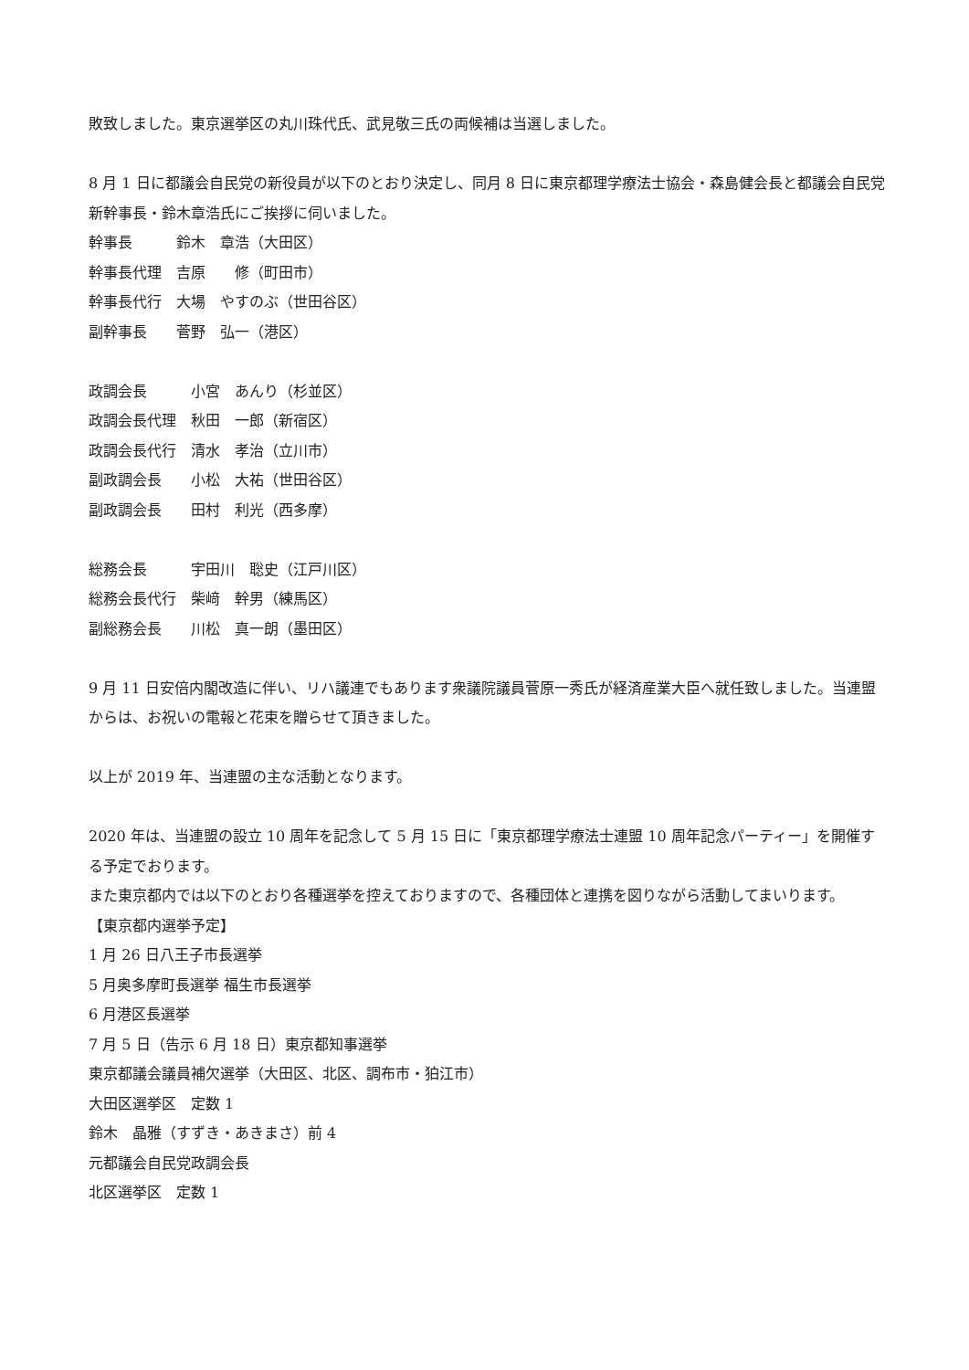敗致しました。東京選挙区の丸川珠代氏、武見敬三氏の両候補は当選しました。
8 月 1 日に都議会自民党の新役員が以下のとおり決定し、同月 8 日に東京都理学療法士協会・森島健会長と都議会自民党新幹事長・鈴木章浩氏にご挨拶に伺いました。
幹事長　　　鈴木　章浩（大田区）
幹事長代理　吉原　　修（町田市）
幹事長代行　大場　やすのぶ（世田谷区）
副幹事長　　菅野　弘一（港区）
政調会長　　　小宮　あんり（杉並区）
政調会長代理　秋田　一郎（新宿区）
政調会長代行　清水　孝治（立川市）
副政調会長　　小松　大祐（世田谷区）
副政調会長　　田村　利光（西多摩）
総務会長　　　宇田川　聡史（江戸川区）
総務会長代行　柴﨑　幹男（練馬区）
副総務会長　　川松　真一朗（墨田区）
9 月 11 日安倍内閣改造に伴い、リハ議連でもあります衆議院議員菅原一秀氏が経済産業大臣へ就任致しました。当連盟からは、お祝いの電報と花束を贈らせて頂きました。
以上が 2019 年、当連盟の主な活動となります。
2020 年は、当連盟の設立 10 周年を記念して 5 月 15 日に「東京都理学療法士連盟 10 周年記念パーティー」を開催する予定でおります。
また東京都内では以下のとおり各種選挙を控えておりますので、各種団体と連携を図りながら活動してまいります。
【東京都内選挙予定】
1 月 26 日八王子市長選挙
5 月奥多摩町長選挙 福生市長選挙
6 月港区長選挙
7 月 5 日（告示 6 月 18 日）東京都知事選挙
東京都議会議員補欠選挙（大田区、北区、調布市・狛江市）
大田区選挙区　定数 1
鈴木　晶雅（すずき・あきまさ）前 4
元都議会自民党政調会長
北区選挙区　定数 1